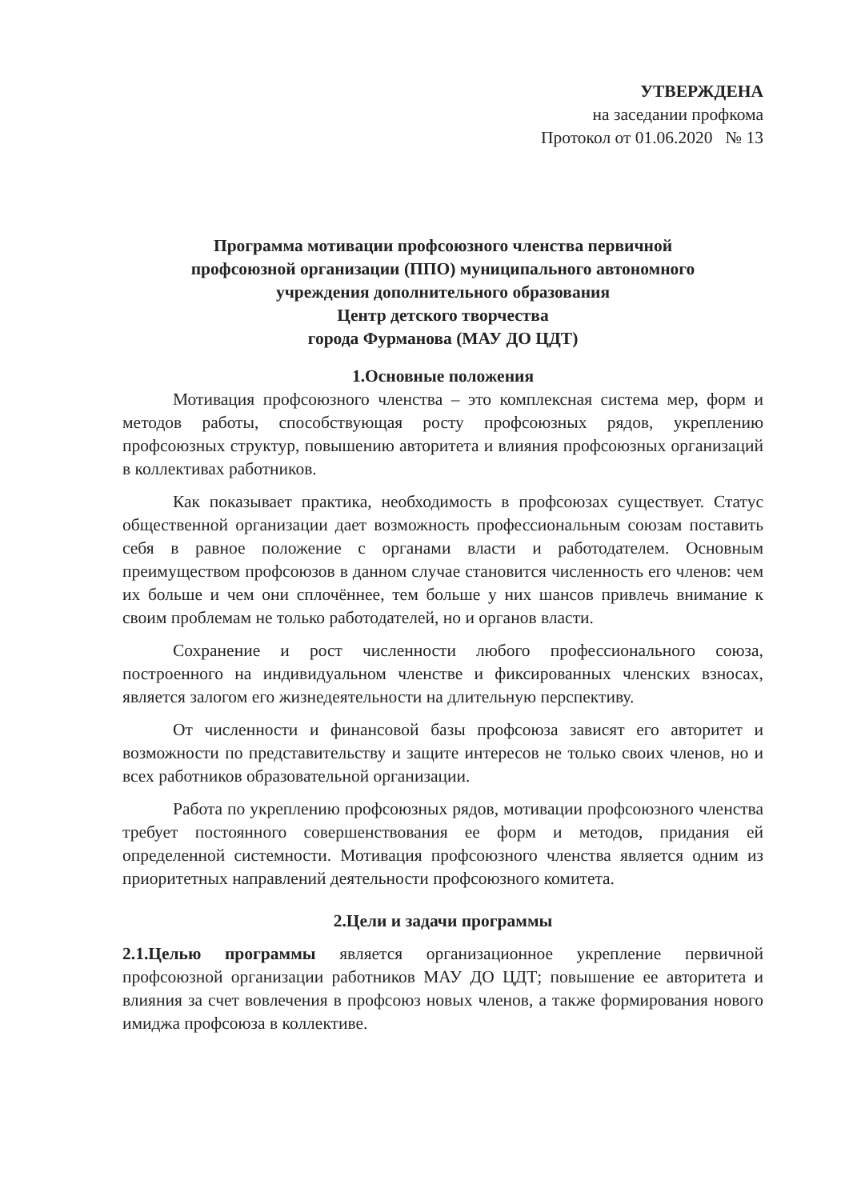УТВЕРЖДЕНА
на заседании профкома
Протокол от 01.06.2020 № 13
Программа мотивации профсоюзного членства первичной
профсоюзной организации (ППО) муниципального автономного
учреждения дополнительного образования
Центр детского творчества
города Фурманова (МАУ ДО ЦДТ)
1.Основные положения
Мотивация профсоюзного членства – это комплексная система мер, форм и методов работы, способствующая росту профсоюзных рядов, укреплению профсоюзных структур, повышению авторитета и влияния профсоюзных организаций в коллективах работников.
Как показывает практика, необходимость в профсоюзах существует. Статус общественной организации дает возможность профессиональным союзам поставить себя в равное положение с органами власти и работодателем. Основным преимуществом профсоюзов в данном случае становится численность его членов: чем их больше и чем они сплочённее, тем больше у них шансов привлечь внимание к своим проблемам не только работодателей, но и органов власти.
Сохранение и рост численности любого профессионального союза, построенного на индивидуальном членстве и фиксированных членских взносах, является залогом его жизнедеятельности на длительную перспективу.
От численности и финансовой базы профсоюза зависят его авторитет и возможности по представительству и защите интересов не только своих членов, но и всех работников образовательной организации.
Работа по укреплению профсоюзных рядов, мотивации профсоюзного членства требует постоянного совершенствования ее форм и методов, придания ей определенной системности. Мотивация профсоюзного членства является одним из приоритетных направлений деятельности профсоюзного комитета.
2.Цели и задачи программы
2.1.Целью программы является организационное укрепление первичной профсоюзной организации работников МАУ ДО ЦДТ; повышение ее авторитета и влияния за счет вовлечения в профсоюз новых членов, а также формирования нового имиджа профсоюза в коллективе.